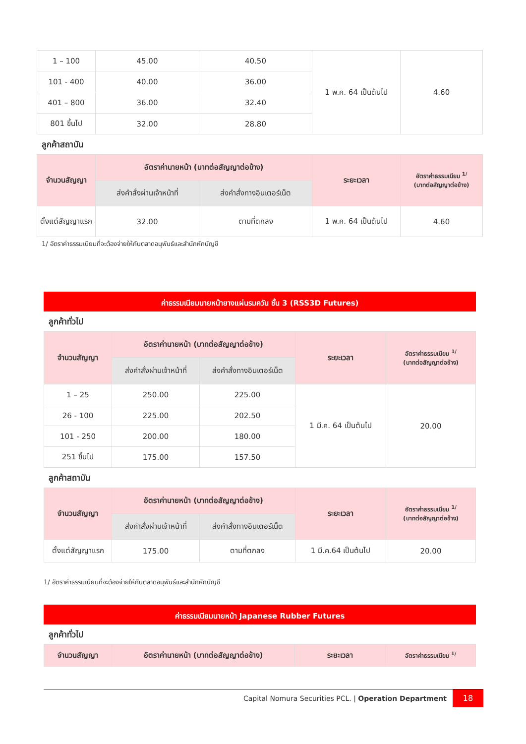| 1 – 100 | 45.00 | 40.50 | 1 พ.ค. 64 เป็นต้นไป | 4.60 |
| 101 - 400 | 40.00 | 36.00 | | |
| 401 – 800 | 36.00 | 32.40 | | |
| 801 ขึ้นไป | 32.00 | 28.80 | | |
ลูกค้าสถาบัน
| จำนวนสัญญา | อัตราค่านายหน้า (บาทต่อสัญญาต่อข้าง) | | ระยะเวลา | อัตราค่าธรรมเนียม <sup>1/</sup> (บาทต่อสัญญาต่อข้าง) |
| --- | --- | --- | --- | --- |
| | ส่งคำสั่งผ่านเจ้าหน้าที่ | ส่งคำสั่งทางอินเตอร์เน็ต | | |
| ตั้งแต่สัญญาแรก | 32.00 | ตามที่ตกลง | 1 พ.ค. 64 เป็นต้นไป | 4.60 |
1/ อัตราค่าธรรมเนียมที่จะต้องจ่ายให้กับตลาดอนุพันธ์และสำนักหักบัญชี
ค่าธรรมเนียมนายหน้ายางแผ่นรมควัน ชั้น 3 (RSS3D Futures)
ลูกค้าทั่วไป
| จำนวนสัญญา | อัตราค่านายหน้า (บาทต่อสัญญาต่อข้าง) | | ระยะเวลา | อัตราค่าธรรมเนียม <sup>1/</sup> (บาทต่อสัญญาต่อข้าง) |
| --- | --- | --- | --- | --- |
| | ส่งคำสั่งผ่านเจ้าหน้าที่ | ส่งคำสั่งทางอินเตอร์เน็ต | | |
| 1 – 25 | 250.00 | 225.00 | 1 มี.ค. 64 เป็นต้นไป | 20.00 |
| 26 - 100 | 225.00 | 202.50 | | |
| 101 - 250 | 200.00 | 180.00 | | |
| 251 ขึ้นไป | 175.00 | 157.50 | | |
ลูกค้าสถาบัน
| จำนวนสัญญา | อัตราค่านายหน้า (บาทต่อสัญญาต่อข้าง) | | ระยะเวลา | อัตราค่าธรรมเนียม <sup>1/</sup> (บาทต่อสัญญาต่อข้าง) |
| --- | --- | --- | --- | --- |
| | ส่งคำสั่งผ่านเจ้าหน้าที่ | ส่งคำสั่งทางอินเตอร์เน็ต | | |
| ตั้งแต่สัญญาแรก | 175.00 | ตามที่ตกลง | 1 มี.ค.64 เป็นต้นไป | 20.00 |
1/ อัตราค่าธรรมเนียมที่จะต้องจ่ายให้กับตลาดอนุพันธ์และสำนักหักบัญชี
ค่าธรรมเนียมนายหน้า Japanese Rubber Futures
ลูกค้าทั่วไป
| จำนวนสัญญา | อัตราค่านายหน้า (บาทต่อสัญญาต่อข้าง) | ระยะเวลา | อัตราค่าธรรมเนียม <sup>1/</sup> |
| --- | --- | --- | --- |
Capital Nomura Securities PCL. | Operation Department 18